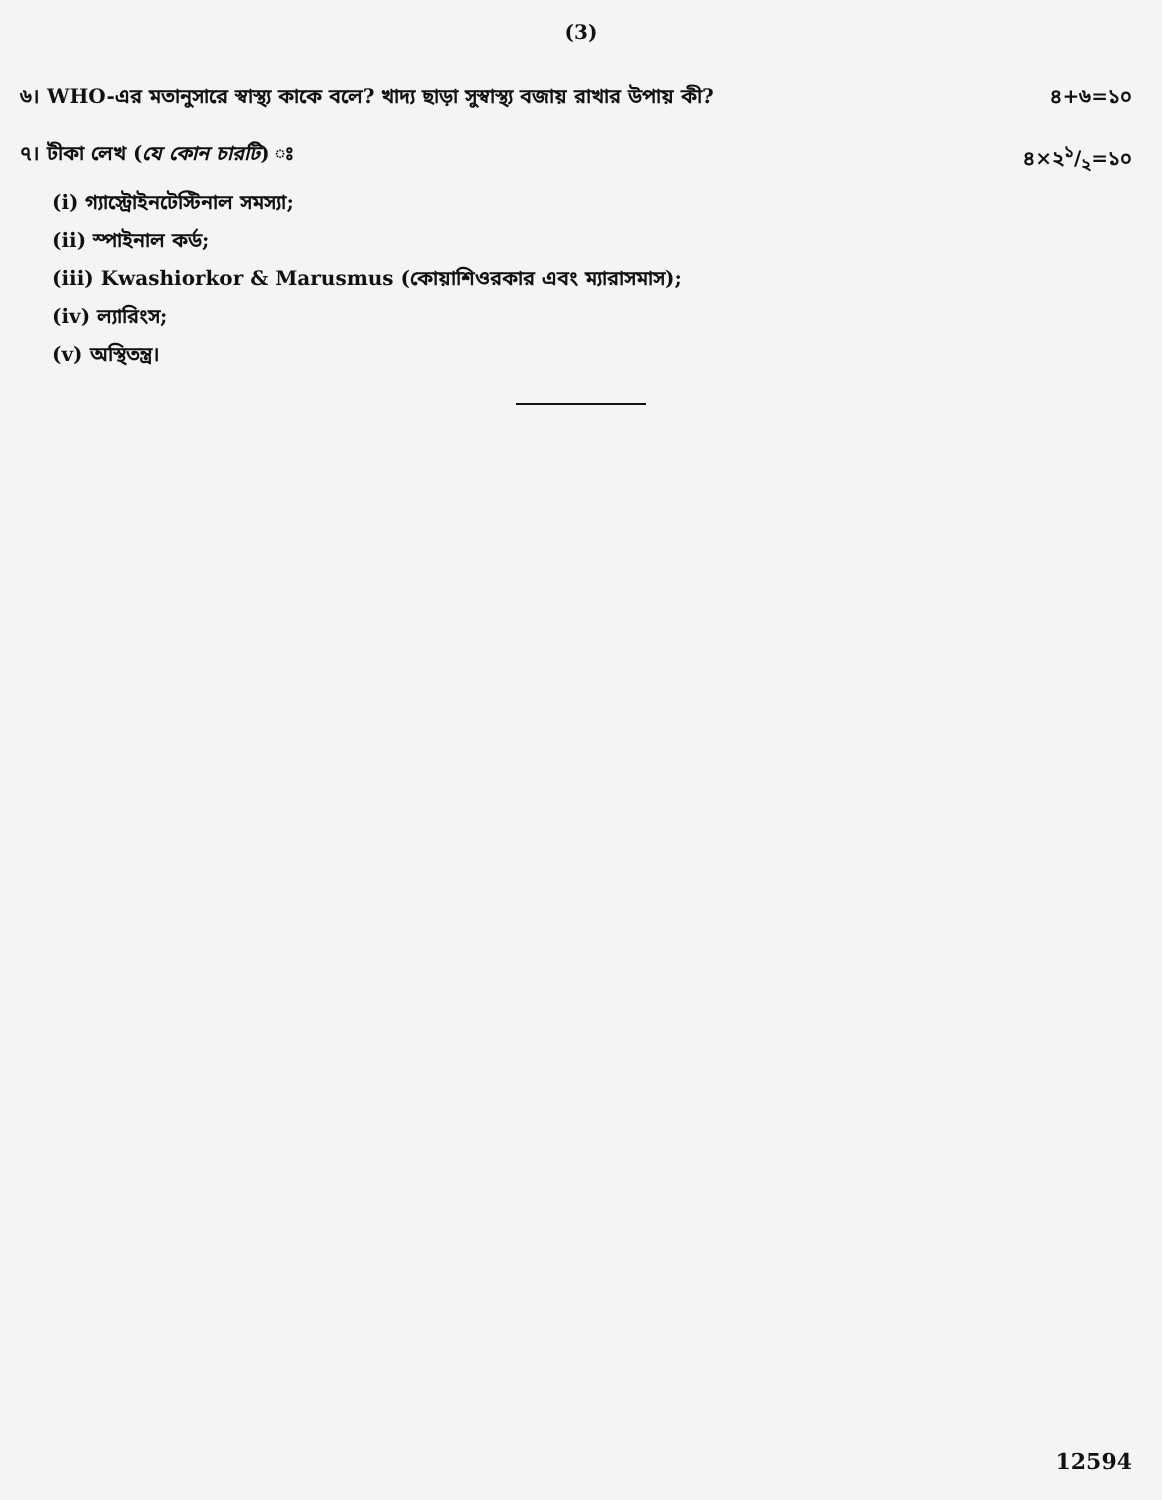(3)
৬। WHO-এর মতানুসারে স্বাস্থ্য কাকে বলে? খাদ্য ছাড়া সুস্বাস্থ্য বজায় রাখার উপায় কী? ৪+৬=১০
৭। টীকা লেখ (যে কোন চারটি) ঃ ৪×২১/২=১০
(i) গ্যাস্ট্রোইনটেস্টিনাল সমস্যা;
(ii) স্পাইনাল কর্ড;
(iii) Kwashiorkor & Marusmus (কোয়াশিওরকার এবং ম্যারাসমাস);
(iv) ল্যারিংস;
(v) অস্থিতন্ত্র।
12594